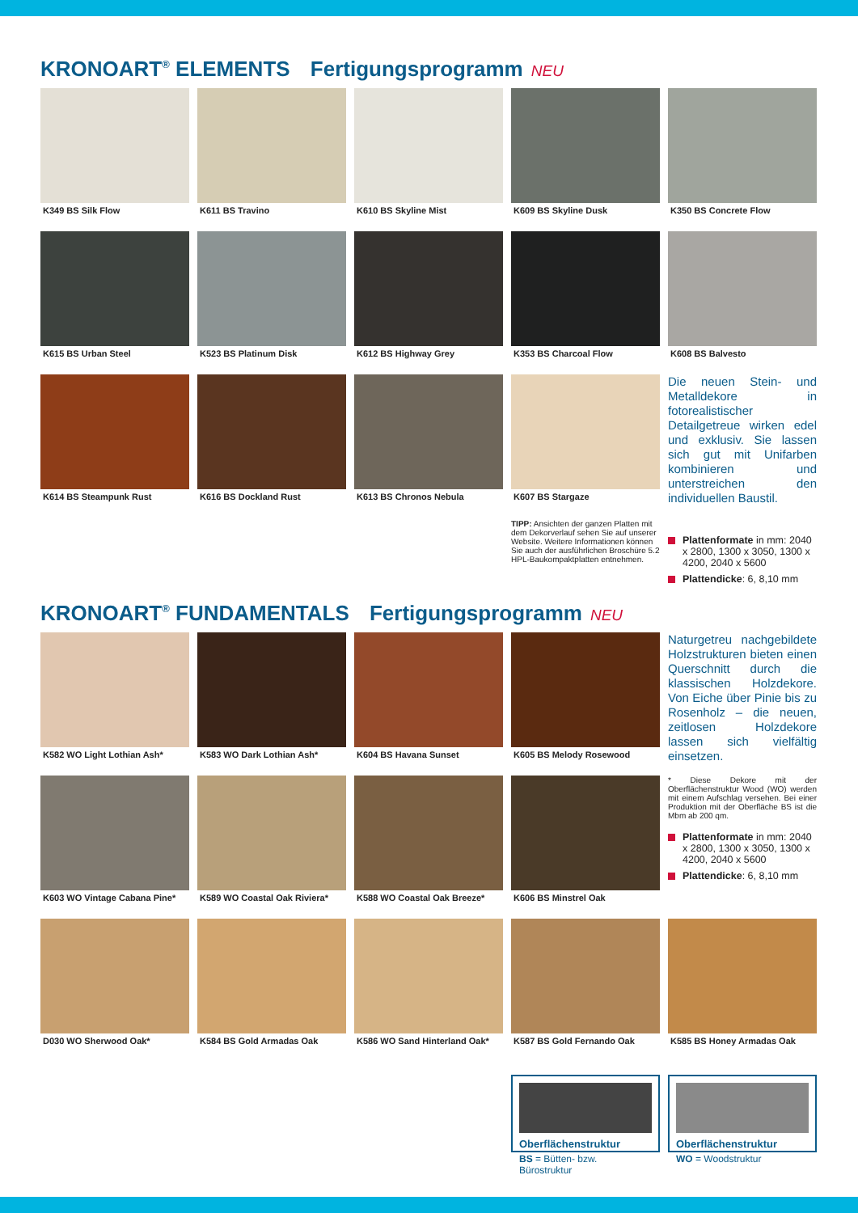KRONOART<sup>®</sup> ELEMENTS Fertigungsprogramm NEU
K349 BS Silk Flow
K611 BS Travino
K610 BS Skyline Mist
K609 BS Skyline Dusk
K350 BS Concrete Flow
K615 BS Urban Steel
K523 BS Platinum Disk
K612 BS Highway Grey
K353 BS Charcoal Flow
K608 BS Balvesto
K614 BS Steampunk Rust
K616 BS Dockland Rust
K613 BS Chronos Nebula
K607 BS Stargaze
TIPP: Ansichten der ganzen Platten mit dem Dekorverlauf sehen Sie auf unserer Website. Weitere Informationen können Sie auch der ausführlichen Broschüre 5.2 HPL-Baukompaktplatten entnehmen.
Die neuen Stein- und Metalldekore in fotorealistischer Detailgetreue wirken edel und exklusiv. Sie lassen sich gut mit Unifarben kombinieren und unterstreichen den individuellen Baustil.
Plattenformate in mm: 2040 x 2800, 1300 x 3050, 1300 x 4200, 2040 x 5600
Plattendicke: 6, 8,10 mm
KRONOART<sup>®</sup> FUNDAMENTALS Fertigungsprogramm NEU
K582 WO Light Lothian Ash*
K583 WO Dark Lothian Ash*
K604 BS Havana Sunset
K605 BS Melody Rosewood
Naturgetreu nachgebildete Holzstrukturen bieten einen Querschnitt durch die klassischen Holzdekore. Von Eiche über Pinie bis zu Rosenholz – die neuen, zeitlosen Holzdekore lassen sich vielfältig einsetzen.
K603 WO Vintage Cabana Pine*
K589 WO Coastal Oak Riviera*
K588 WO Coastal Oak Breeze*
K606 BS Minstrel Oak
* Diese Dekore mit der Oberflächenstruktur Wood (WO) werden mit einem Aufschlag versehen. Bei einer Produktion mit der Oberfläche BS ist die Mbm ab 200 qm.
Plattenformate in mm: 2040 x 2800, 1300 x 3050, 1300 x 4200, 2040 x 5600
Plattendicke: 6, 8,10 mm
D030 WO Sherwood Oak*
K584 BS Gold Armadas Oak
K586 WO Sand Hinterland Oak*
K587 BS Gold Fernando Oak
K585 BS Honey Armadas Oak
Oberflächenstruktur
BS = Bütten- bzw. Bürostruktur
Oberflächenstruktur
WO = Woodstruktur